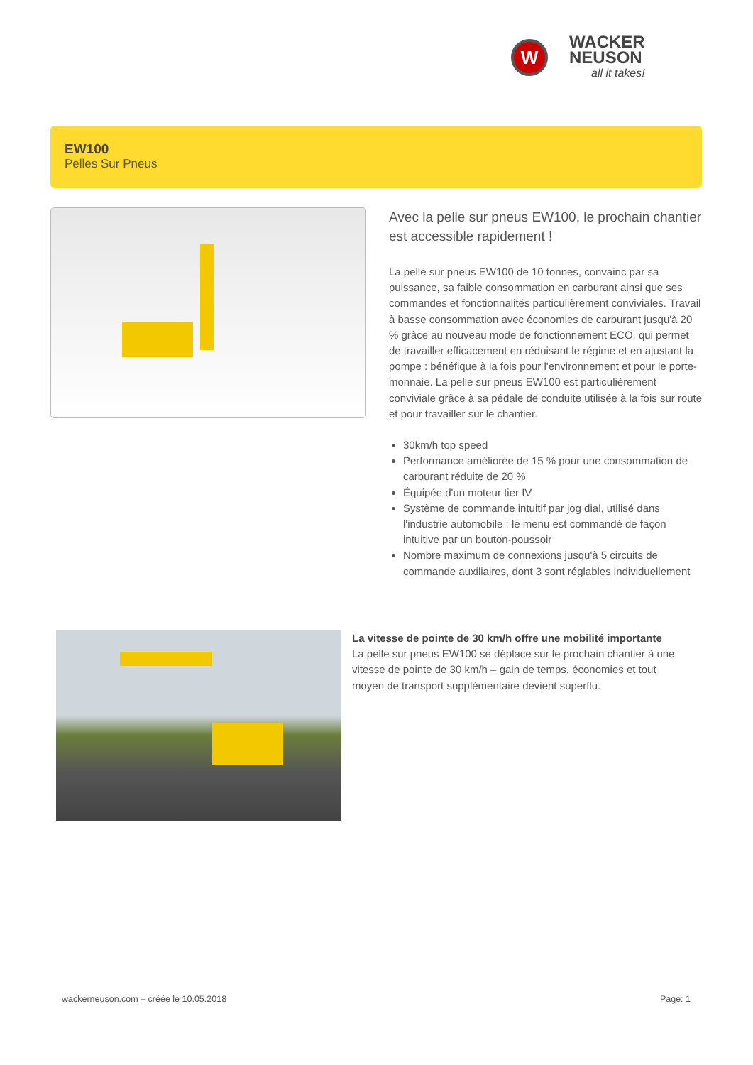W
WACKER
NEUSON
all it takes!
EW100
Pelles Sur Pneus
Avec la pelle sur pneus EW100, le prochain chantier est accessible rapidement !
La pelle sur pneus EW100 de 10 tonnes, convainc par sa puissance, sa faible consommation en carburant ainsi que ses commandes et fonctionnalités particulièrement conviviales. Travail à basse consommation avec économies de carburant jusqu'à 20 % grâce au nouveau mode de fonctionnement ECO, qui permet de travailler efficacement en réduisant le régime et en ajustant la pompe : bénéfique à la fois pour l'environnement et pour le porte-monnaie. La pelle sur pneus EW100 est particulièrement conviviale grâce à sa pédale de conduite utilisée à la fois sur route et pour travailler sur le chantier.
30km/h top speed
Performance améliorée de 15 % pour une consommation de carburant réduite de 20 %
Équipée d'un moteur tier IV
Système de commande intuitif par jog dial, utilisé dans l'industrie automobile : le menu est commandé de façon intuitive par un bouton-poussoir
Nombre maximum de connexions jusqu'à 5 circuits de commande auxiliaires, dont 3 sont réglables individuellement
La vitesse de pointe de 30 km/h offre une mobilité importante
La pelle sur pneus EW100 se déplace sur le prochain chantier à une vitesse de pointe de 30 km/h – gain de temps, économies et tout moyen de transport supplémentaire devient superflu.
wackerneuson.com – créée le 10.05.2018 Page: 1